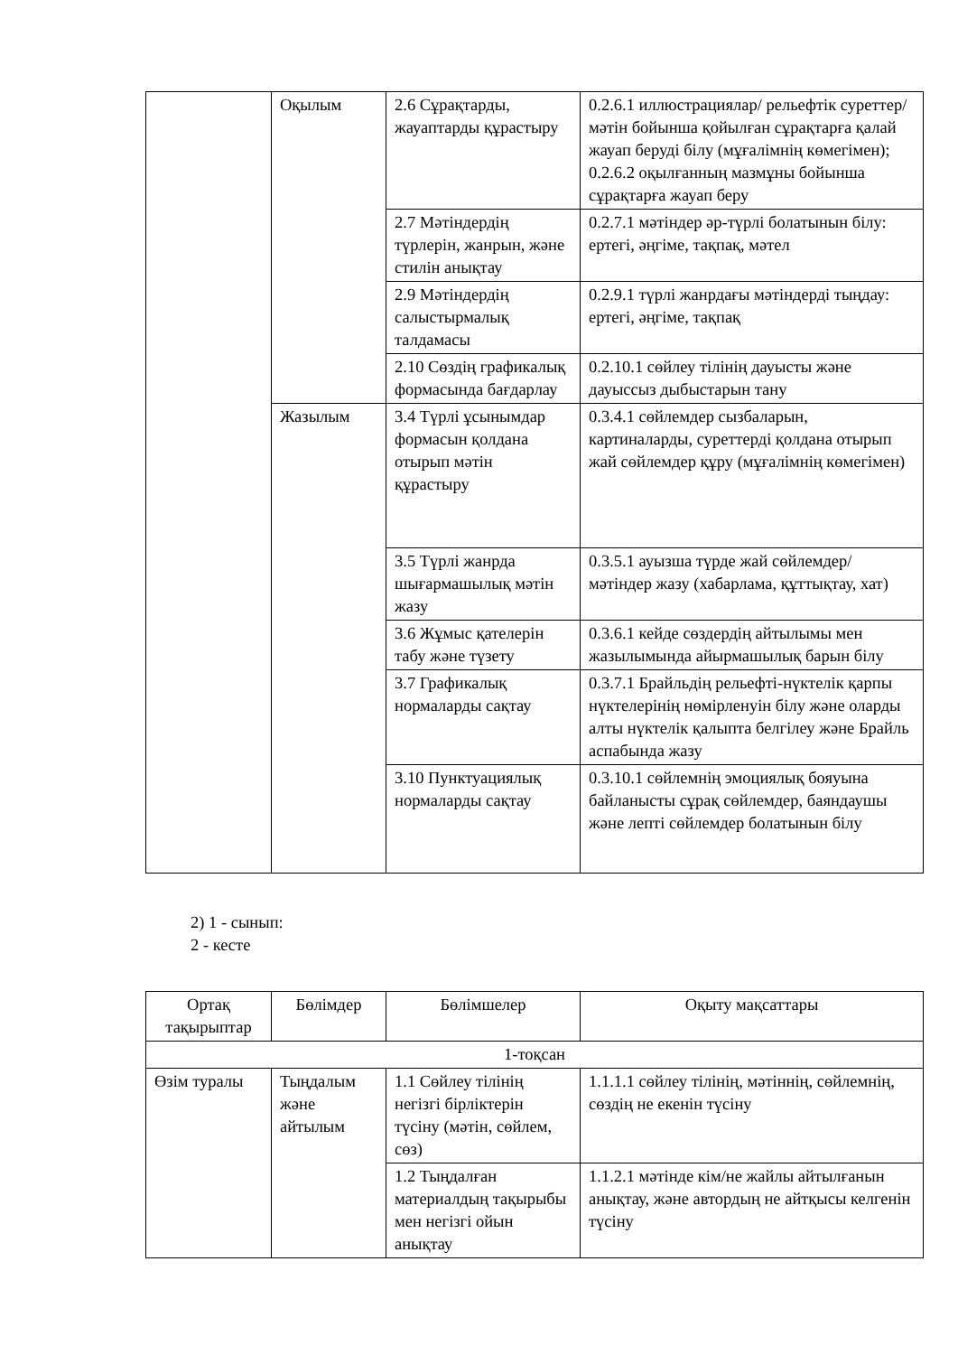| | Оқылым | 2.6 Сұрақтарды, жауаптарды құрастыру | 0.2.6.1 иллюстрациялар/ рельефтік суреттер/ мәтін бойынша қойылған сұрақтарға қалай жауап беруді білу (мұғалімнің көмегімен); 0.2.6.2 оқылғанның мазмұны бойынша сұрақтарға жауап беру |
| | | 2.7 Мәтіндердің түрлерін, жанрын, және стилін анықтау | 0.2.7.1 мәтіндер әр-түрлі болатынын білу: ертегі, әңгіме, тақпақ, мәтел |
| | | 2.9 Мәтіндердің салыстырмалық талдамасы | 0.2.9.1 түрлі жанрдағы мәтіндерді тыңдау: ертегі, әңгіме, тақпақ |
| | | 2.10 Сөздің графикалық формасында бағдарлау | 0.2.10.1 сөйлеу тілінің дауысты және дауыссыз дыбыстарын тану |
| | Жазылым | 3.4 Түрлі ұсынымдар формасын қолдана отырып мәтін құрастыру | 0.3.4.1 сөйлемдер сызбаларын, картиналарды, суреттерді қолдана отырып жай сөйлемдер құру (мұғалімнің көмегімен) |
| | | 3.5 Түрлі жанрда шығармашылық мәтін жазу | 0.3.5.1 ауызша түрде жай сөйлемдер/мәтіндер жазу (хабарлама, құттықтау, хат) |
| | | 3.6 Жұмыс қателерін табу және түзету | 0.3.6.1 кейде сөздердің айтылымы мен жазылымында айырмашылық барын білу |
| | | 3.7 Графикалық нормаларды сақтау | 0.3.7.1 Брайльдің рельефті-нүктелік қарпы нүктелерінің нөмірленуін білу және оларды алты нүктелік қалыпта белгілеу және Брайль аспабында жазу |
| | | 3.10 Пунктуациялық нормаларды сақтау | 0.3.10.1 сөйлемнің эмоциялық бояуына байланысты сұрақ сөйлемдер, баяндаушы және лепті сөйлемдер болатынын білу |
2) 1 - сынып:
2 - кесте
| Ортақ тақырыптар | Бөлімдер | Бөлімшелер | Оқыту мақсаттары |
| --- | --- | --- | --- |
| 1-тоқсан | | | |
| Өзім туралы | Тыңдалым және айтылым | 1.1 Сөйлеу тілінің негізгі бірліктерін түсіну (мәтін, сөйлем, сөз) | 1.1.1.1 сөйлеу тілінің, мәтіннің, сөйлемнің, сөздің не екенін түсіну |
| | | 1.2 Тыңдалған материалдың тақырыбы мен негізгі ойын анықтау | 1.1.2.1 мәтінде кім/не жайлы айтылғанын анықтау, және автордың не айтқысы келгенін түсіну |